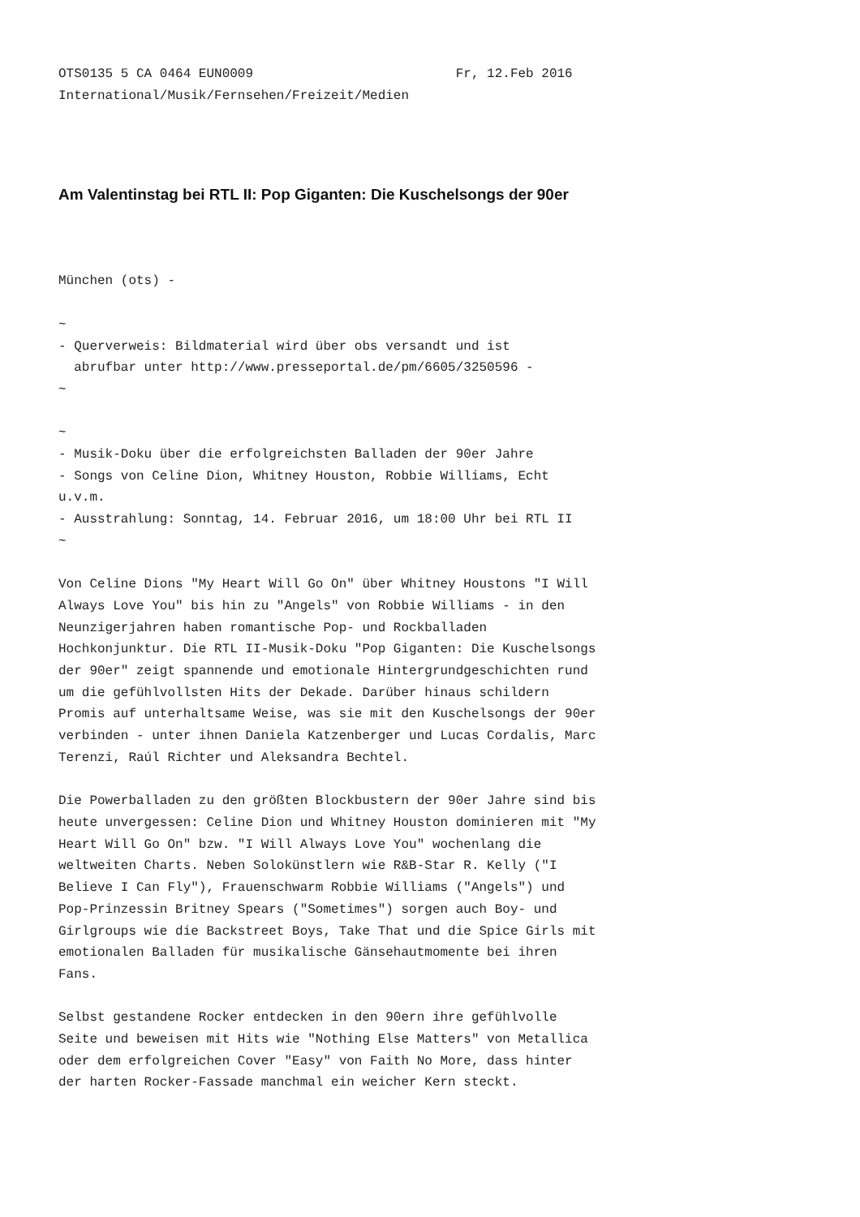OTS0135 5 CA 0464 EUN0009                          Fr, 12.Feb 2016
International/Musik/Fernsehen/Freizeit/Medien
Am Valentinstag bei RTL II: Pop Giganten: Die Kuschelsongs der 90er
München (ots) -

~
- Querverweis: Bildmaterial wird über obs versandt und ist
  abrufbar unter http://www.presseportal.de/pm/6605/3250596 -
~

~
- Musik-Doku über die erfolgreichsten Balladen der 90er Jahre
- Songs von Celine Dion, Whitney Houston, Robbie Williams, Echt
u.v.m.
- Ausstrahlung: Sonntag, 14. Februar 2016, um 18:00 Uhr bei RTL II
~

Von Celine Dions "My Heart Will Go On" über Whitney Houstons "I Will
Always Love You" bis hin zu "Angels" von Robbie Williams - in den
Neunzigerjahren haben romantische Pop- und Rockballaden
Hochkonjunktur. Die RTL II-Musik-Doku "Pop Giganten: Die Kuschelsongs
der 90er" zeigt spannende und emotionale Hintergrundgeschichten rund
um die gefühlvollsten Hits der Dekade. Darüber hinaus schildern
Promis auf unterhaltsame Weise, was sie mit den Kuschelsongs der 90er
verbinden - unter ihnen Daniela Katzenberger und Lucas Cordalis, Marc
Terenzi, Raúl Richter und Aleksandra Bechtel.

Die Powerballaden zu den größten Blockbustern der 90er Jahre sind bis
heute unvergessen: Celine Dion und Whitney Houston dominieren mit "My
Heart Will Go On" bzw. "I Will Always Love You" wochenlang die
weltweiten Charts. Neben Solokünstlern wie R&B-Star R. Kelly ("I
Believe I Can Fly"), Frauenschwarm Robbie Williams ("Angels") und
Pop-Prinzessin Britney Spears ("Sometimes") sorgen auch Boy- und
Girlgroups wie die Backstreet Boys, Take That und die Spice Girls mit
emotionalen Balladen für musikalische Gänsehautmomente bei ihren
Fans.

Selbst gestandene Rocker entdecken in den 90ern ihre gefühlvolle
Seite und beweisen mit Hits wie "Nothing Else Matters" von Metallica
oder dem erfolgreichen Cover "Easy" von Faith No More, dass hinter
der harten Rocker-Fassade manchmal ein weicher Kern steckt.